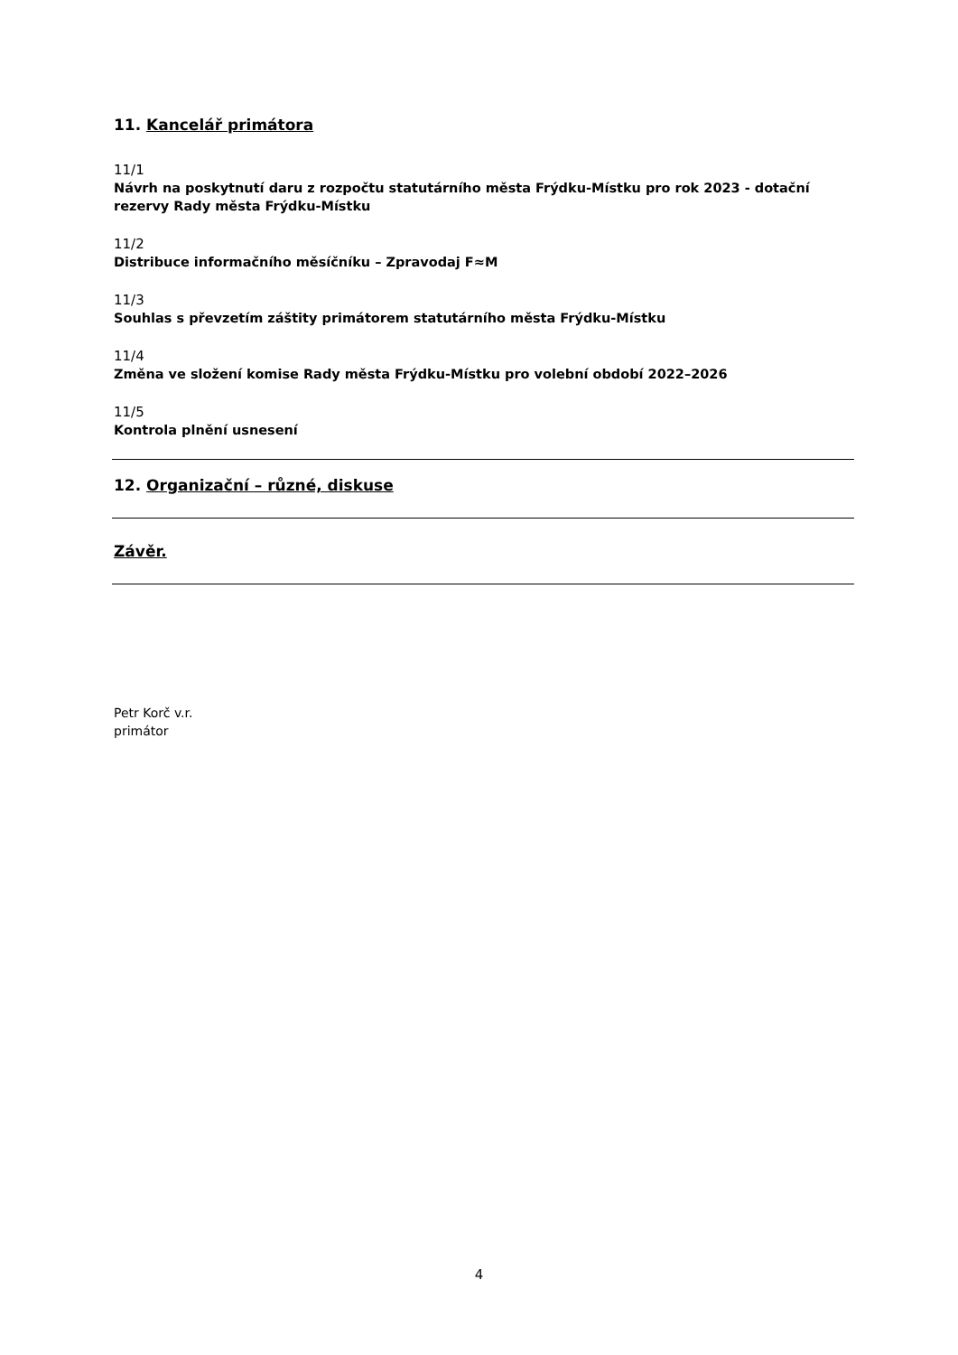11. Kancelář primátora
11/1
Návrh na poskytnutí daru z rozpočtu statutárního města Frýdku-Místku pro rok 2023 - dotační rezervy Rady města Frýdku-Místku
11/2
Distribuce informačního měsíčníku – Zpravodaj F≈M
11/3
Souhlas s převzetím záštity primátorem statutárního města Frýdku-Místku
11/4
Změna ve složení komise Rady města Frýdku-Místku pro volební období 2022–2026
11/5
Kontrola plnění usnesení
12. Organizační – různé, diskuse
Závěr.
Petr Korč v.r.
primátor
4